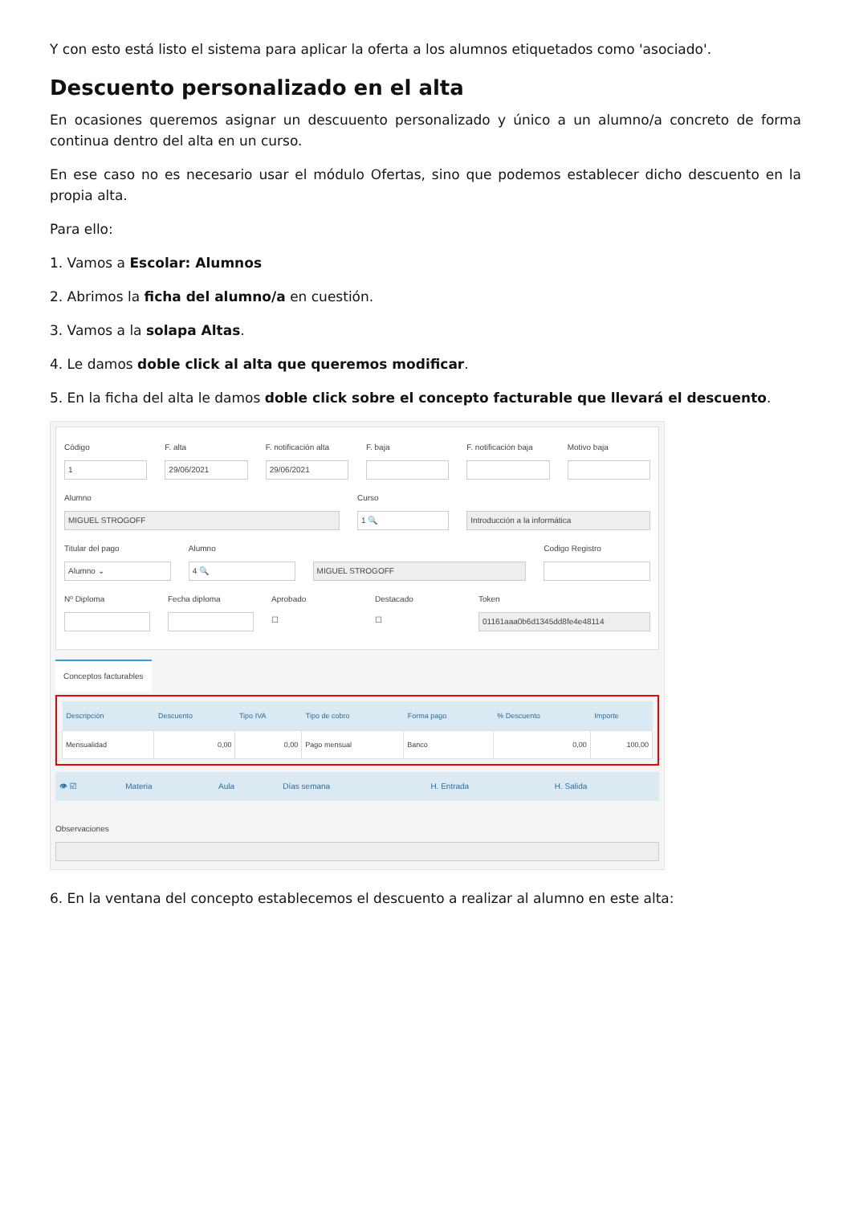Y con esto está listo el sistema para aplicar la oferta a los alumnos etiquetados como 'asociado'.
Descuento personalizado en el alta
En ocasiones queremos asignar un descuuento personalizado y único a un alumno/a concreto de forma continua dentro del alta en un curso.
En ese caso no es necesario usar el módulo Ofertas, sino que podemos establecer dicho descuento en la propia alta.
Para ello:
1. Vamos a Escolar: Alumnos
2. Abrimos la ficha del alumno/a en cuestión.
3. Vamos a la solapa Altas.
4. Le damos doble click al alta que queremos modificar.
5. En la ficha del alta le damos doble click sobre el concepto facturable que llevará el descuento.
Código
1
F. alta
29/06/2021
F. notificación alta
29/06/2021
F. baja F. notificación baja Motivo baja
Alumno
MIGUEL STROGOFF
Curso
1 🔍
Introducción a la informática
Titular del pago
Alumno ⌄
Alumno
4 🔍
MIGUEL STROGOFF
Codigo Registro
Nº Diploma Fecha diploma Aprobado
☐
Destacado
☐
Token
01161aaa0b6d1345dd8fe4e48114
Conceptos facturables
| Descripción | Descuento | Tipo IVA | Tipo de cobro | Forma pago | % Descuento | Importe |
| --- | --- | --- | --- | --- | --- | --- |
| Mensualidad | 0,00 | 0,00 | Pago mensual | Banco | 0,00 | 100,00 |
| 👁 ☑ | Materia | Aula | Días semana | H. Entrada | H. Salida |
| --- | --- | --- | --- | --- | --- |
Observaciones
6. En la ventana del concepto establecemos el descuento a realizar al alumno en este alta: